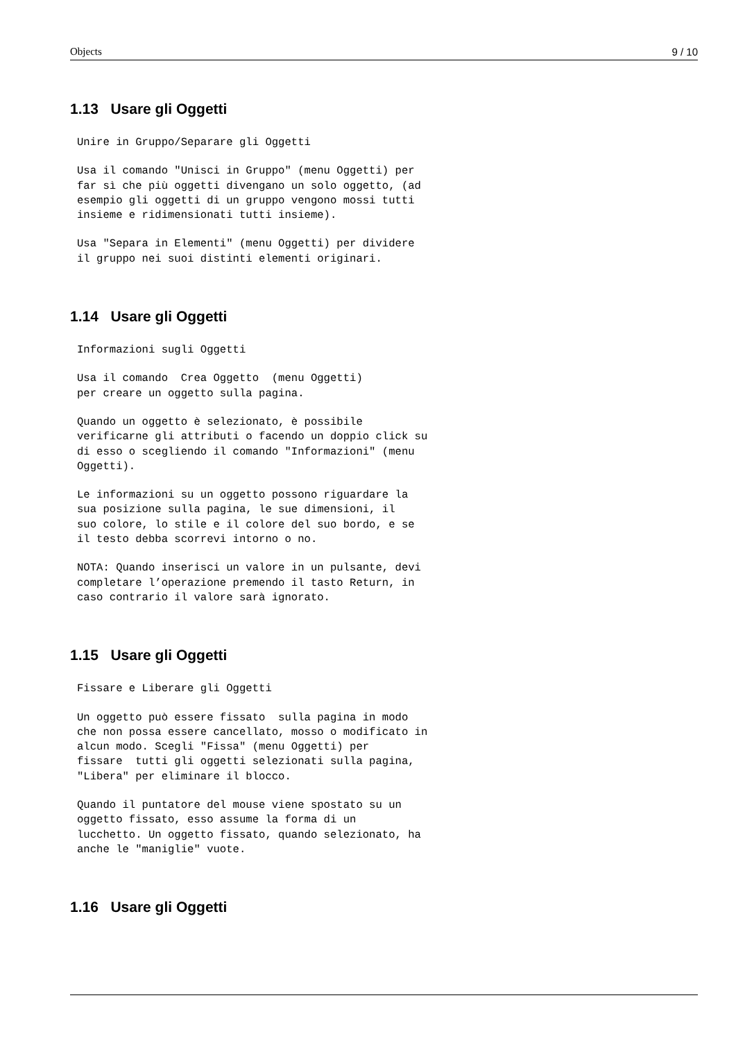Objects 9 / 10
1.13 Usare gli Oggetti
Unire in Gruppo/Separare gli Oggetti
Usa il comando "Unisci in Gruppo" (menu Oggetti) per
far sì che più oggetti divengano un solo oggetto, (ad
esempio gli oggetti di un gruppo vengono mossi tutti
insieme e ridimensionati tutti insieme).
Usa "Separa in Elementi" (menu Oggetti) per dividere
il gruppo nei suoi distinti elementi originari.
1.14 Usare gli Oggetti
Informazioni sugli Oggetti
Usa il comando  Crea Oggetto  (menu Oggetti)
per creare un oggetto sulla pagina.
Quando un oggetto è selezionato, è possibile
verificarne gli attributi o facendo un doppio click su
di esso o scegliendo il comando "Informazioni" (menu
Oggetti).
Le informazioni su un oggetto possono riguardare la
sua posizione sulla pagina, le sue dimensioni, il
suo colore, lo stile e il colore del suo bordo, e se
il testo debba scorrevi intorno o no.
NOTA: Quando inserisci un valore in un pulsante, devi
completare l’operazione premendo il tasto Return, in
caso contrario il valore sarà ignorato.
1.15 Usare gli Oggetti
Fissare e Liberare gli Oggetti
Un oggetto può essere fissato  sulla pagina in modo
che non possa essere cancellato, mosso o modificato in
alcun modo. Scegli "Fissa" (menu Oggetti) per
fissare  tutti gli oggetti selezionati sulla pagina,
"Libera" per eliminare il blocco.
Quando il puntatore del mouse viene spostato su un
oggetto fissato, esso assume la forma di un
lucchetto. Un oggetto fissato, quando selezionato, ha
anche le "maniglie" vuote.
1.16 Usare gli Oggetti